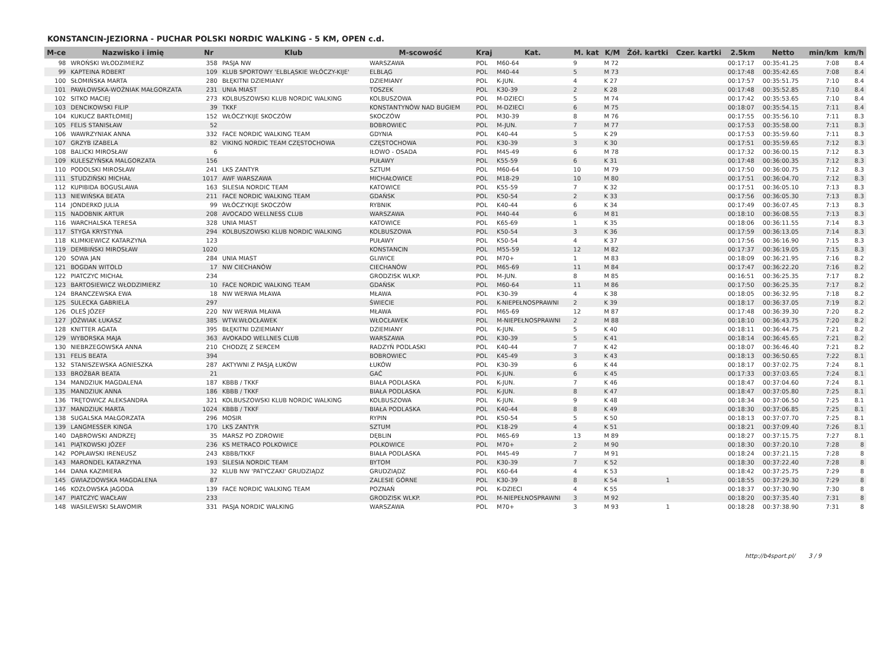KONSTANCIN-JEZIORNA - PUCHAR POLSKI NORDIC WALKING - 5 KM, OPEN c.d.
| M-ce | Nazwisko i imię | Nr | Klub | M-scowość | Kraj | Kat. | M. kat | K/M | Żół. kartki | Czer. kartki | 2.5km | Netto | min/km | km/h |
| --- | --- | --- | --- | --- | --- | --- | --- | --- | --- | --- | --- | --- | --- | --- |
| 98 | WROŃSKI WŁODZIMIERZ | 358 | PASJA NW | WARSZAWA | POL | M60-64 | 9 | M 72 | | | 00:17:17 | 00:35:41.25 | 7:08 | 8.4 |
| 99 | KAPTEINA ROBERT | 109 | KLUB SPORTOWY 'ELBLĄSKIE WŁÓCZY-KIJE' | ELBLĄG | POL | M40-44 | 5 | M 73 | | | 00:17:48 | 00:35:42.65 | 7:08 | 8.4 |
| 100 | SŁOMIŃSKA MARTA | 280 | BŁĘKITNI DZIEMIANY | DZIEMIANY | POL | K-JUN. | 4 | K 27 | | | 00:17:57 | 00:35:51.75 | 7:10 | 8.4 |
| 101 | PAWŁOWSKA-WOŹNIAK MAŁGORZATA | 231 | UNIA MIAST | TOSZEK | POL | K30-39 | 2 | K 28 | | | 00:17:48 | 00:35:52.85 | 7:10 | 8.4 |
| 102 | SITKO MACIEJ | 273 | KOLBUSZOWSKI KLUB NORDIC WALKING | KOLBUSZOWA | POL | M-DZIECI | 5 | M 74 | | | 00:17:42 | 00:35:53.65 | 7:10 | 8.4 |
| 103 | DENCIKOWSKI FILIP | 39 | TKKF | KONSTANTYNÓW NAD BUGIEM | POL | M-DZIECI | 6 | M 75 | | | 00:18:07 | 00:35:54.15 | 7:11 | 8.4 |
| 104 | KUKUCZ BARTŁOMIEJ | 152 | WŁÓCZYKIJE SKOCZÓW | SKOCZÓW | POL | M30-39 | 8 | M 76 | | | 00:17:55 | 00:35:56.10 | 7:11 | 8.3 |
| 105 | FELIS STANISŁAW | 52 | | BOBROWIEC | POL | M-JUN. | 7 | M 77 | | | 00:17:53 | 00:35:58.00 | 7:11 | 8.3 |
| 106 | WAWRZYNIAK ANNA | 332 | FACE NORDIC WALKING TEAM | GDYNIA | POL | K40-44 | 5 | K 29 | | | 00:17:53 | 00:35:59.60 | 7:11 | 8.3 |
| 107 | GRZYB IZABELA | 82 | VIKING NORDIC TEAM CZĘSTOCHOWA | CZĘSTOCHOWA | POL | K30-39 | 3 | K 30 | | | 00:17:51 | 00:35:59.65 | 7:12 | 8.3 |
| 108 | BALICKI MIROSŁAW | 6 | | IŁOWO - OSADA | POL | M45-49 | 6 | M 78 | | | 00:17:32 | 00:36:00.15 | 7:12 | 8.3 |
| 109 | KULESZYŃSKA MALGORZATA | 156 | | PUŁAWY | POL | K55-59 | 6 | K 31 | | | 00:17:48 | 00:36:00.35 | 7:12 | 8.3 |
| 110 | PODOLSKI MIROSŁAW | 241 | LKS ZANTYR | SZTUM | POL | M60-64 | 10 | M 79 | | | 00:17:50 | 00:36:00.75 | 7:12 | 8.3 |
| 111 | STUDZIŃSKI MICHAŁ | 1017 | AWF WARSZAWA | MICHAŁOWICE | POL | M18-29 | 10 | M 80 | | | 00:17:51 | 00:36:04.70 | 7:12 | 8.3 |
| 112 | KUPIBIDA BOGUSLAWA | 163 | SILESIA NORDIC TEAM | KATOWICE | POL | K55-59 | 7 | K 32 | | | 00:17:51 | 00:36:05.10 | 7:13 | 8.3 |
| 113 | NIEWIŃSKA BEATA | 211 | FACE NORDIC WALKING TEAM | GDAŃSK | POL | K50-54 | 2 | K 33 | | | 00:17:56 | 00:36:05.30 | 7:13 | 8.3 |
| 114 | JONDERKO JULIA | 99 | WŁÓCZYKIJE SKOCZÓW | RYBNIK | POL | K40-44 | 6 | K 34 | | | 00:17:49 | 00:36:07.45 | 7:13 | 8.3 |
| 115 | NADOBNIK ARTUR | 208 | AVOCADO WELLNESS CLUB | WARSZAWA | POL | M40-44 | 6 | M 81 | | | 00:18:10 | 00:36:08.55 | 7:13 | 8.3 |
| 116 | WARCHALSKA TERESA | 328 | UNIA MIAST | KATOWICE | POL | K65-69 | 1 | K 35 | | | 00:18:06 | 00:36:11.55 | 7:14 | 8.3 |
| 117 | STYGA KRYSTYNA | 294 | KOLBUSZOWSKI KLUB NORDIC WALKING | KOLBUSZOWA | POL | K50-54 | 3 | K 36 | | | 00:17:59 | 00:36:13.05 | 7:14 | 8.3 |
| 118 | KLIMKIEWICZ KATARZYNA | 123 | | PUŁAWY | POL | K50-54 | 4 | K 37 | | | 00:17:56 | 00:36:16.90 | 7:15 | 8.3 |
| 119 | DEMBIŃSKI MIROSŁAW | 1020 | | KONSTANCIN | POL | M55-59 | 12 | M 82 | | | 00:17:37 | 00:36:19.05 | 7:15 | 8.3 |
| 120 | SOWA JAN | 284 | UNIA MIAST | GLIWICE | POL | M70+ | 1 | M 83 | | | 00:18:09 | 00:36:21.95 | 7:16 | 8.2 |
| 121 | BOGDAN WITOLD | 17 | NW CIECHANÓW | CIECHANÓW | POL | M65-69 | 11 | M 84 | | | 00:17:47 | 00:36:22.20 | 7:16 | 8.2 |
| 122 | PIATCZYC MICHAŁ | 234 | | GRODZISK WLKP. | POL | M-JUN. | 8 | M 85 | | | 00:16:51 | 00:36:25.35 | 7:17 | 8.2 |
| 123 | BARTOSIEWICZ WŁODZIMIERZ | 10 | FACE NORDIC WALKING TEAM | GDAŃSK | POL | M60-64 | 11 | M 86 | | | 00:17:50 | 00:36:25.35 | 7:17 | 8.2 |
| 124 | BRANCZEWSKA EWA | 18 | NW WERWA MŁAWA | MŁAWA | POL | K30-39 | 4 | K 38 | | | 00:18:05 | 00:36:32.95 | 7:18 | 8.2 |
| 125 | SULECKA GABRIELA | 297 | | ŚWIECIE | POL | K-NIEPEŁNOSPRAWNI | 2 | K 39 | | | 00:18:17 | 00:36:37.05 | 7:19 | 8.2 |
| 126 | OLEŚ JÓZEF | 220 | NW WERWA MŁAWA | MŁAWA | POL | M65-69 | 12 | M 87 | | | 00:17:48 | 00:36:39.30 | 7:20 | 8.2 |
| 127 | JÓŹWIAK ŁUKASZ | 385 | WTW.WŁOCŁAWEK | WŁOCŁAWEK | POL | M-NIEPEŁNOSPRAWNI | 2 | M 88 | | | 00:18:10 | 00:36:43.75 | 7:20 | 8.2 |
| 128 | KNITTER AGATA | 395 | BŁĘKITNI DZIEMIANY | DZIEMIANY | POL | K-JUN. | 5 | K 40 | | | 00:18:11 | 00:36:44.75 | 7:21 | 8.2 |
| 129 | WYBORSKA MAJA | 363 | AVOKADO WELLNES CLUB | WARSZAWA | POL | K30-39 | 5 | K 41 | | | 00:18:14 | 00:36:45.65 | 7:21 | 8.2 |
| 130 | NIEBRZEGOWSKA ANNA | 210 | CHODZĘ Z SERCEM | RADZYŃ PODLASKI | POL | K40-44 | 7 | K 42 | | | 00:18:07 | 00:36:46.40 | 7:21 | 8.2 |
| 131 | FELIS BEATA | 394 | | BOBROWIEC | POL | K45-49 | 3 | K 43 | | | 00:18:13 | 00:36:50.65 | 7:22 | 8.1 |
| 132 | STANISZEWSKA AGNIESZKA | 287 | AKTYWNI Z PASJĄ ŁUKÓW | ŁUKÓW | POL | K30-39 | 6 | K 44 | | | 00:18:17 | 00:37:02.75 | 7:24 | 8.1 |
| 133 | BROŻBAR BEATA | 21 | | GAĆ | POL | K-JUN. | 6 | K 45 | | | 00:17:33 | 00:37:03.65 | 7:24 | 8.1 |
| 134 | MANDZIUK MAGDALENA | 187 | KBBB / TKKF | BIAŁA PODLASKA | POL | K-JUN. | 7 | K 46 | | | 00:18:47 | 00:37:04.60 | 7:24 | 8.1 |
| 135 | MANDZIUK ANNA | 186 | KBBB / TKKF | BIAŁA PODLASKA | POL | K-JUN. | 8 | K 47 | | | 00:18:47 | 00:37:05.80 | 7:25 | 8.1 |
| 136 | TRĘTOWICZ ALEKSANDRA | 321 | KOLBUSZOWSKI KLUB NORDIC WALKING | KOLBUSZOWA | POL | K-JUN. | 9 | K 48 | | | 00:18:34 | 00:37:06.50 | 7:25 | 8.1 |
| 137 | MANDZIUK MARTA | 1024 | KBBB / TKKF | BIAŁA PODLASKA | POL | K40-44 | 8 | K 49 | | | 00:18:30 | 00:37:06.85 | 7:25 | 8.1 |
| 138 | SUGALSKA MAŁGORZATA | 296 | MOSIR | RYPIN | POL | K50-54 | 5 | K 50 | | | 00:18:13 | 00:37:07.70 | 7:25 | 8.1 |
| 139 | LANGMESSER KINGA | 170 | LKS ZANTYR | SZTUM | POL | K18-29 | 4 | K 51 | | | 00:18:21 | 00:37:09.40 | 7:26 | 8.1 |
| 140 | DĄBROWSKI ANDRZEJ | 35 | MARSZ PO ZDROWIE | DĘBLIN | POL | M65-69 | 13 | M 89 | | | 00:18:27 | 00:37:15.75 | 7:27 | 8.1 |
| 141 | PIĄTKOWSKI JÓZEF | 236 | KS METRACO POLKOWICE | POLKOWICE | POL | M70+ | 2 | M 90 | | | 00:18:30 | 00:37:20.10 | 7:28 | 8 |
| 142 | POPŁAWSKI IRENEUSZ | 243 | KBBB/TKKF | BIAŁA PODLASKA | POL | M45-49 | 7 | M 91 | | | 00:18:24 | 00:37:21.15 | 7:28 | 8 |
| 143 | MARONDEL KATARZYNA | 193 | SILESIA NORDIC TEAM | BYTOM | POL | K30-39 | 7 | K 52 | | | 00:18:30 | 00:37:22.40 | 7:28 | 8 |
| 144 | DANA KAZIMIERA | 32 | KLUB NW 'PATYCZAKI' GRUDZIĄDZ | GRUDZIĄDZ | POL | K60-64 | 4 | K 53 | | | 00:18:42 | 00:37:25.75 | 7:29 | 8 |
| 145 | GWIAZDOWSKA MAGDALENA | 87 | | ZALESIE GÓRNE | POL | K30-39 | 8 | K 54 | 1 | | 00:18:55 | 00:37:29.30 | 7:29 | 8 |
| 146 | KOZŁOWSKA JAGODA | 139 | FACE NORDIC WALKING TEAM | POZNAŃ | POL | K-DZIECI | 4 | K 55 | | | 00:18:37 | 00:37:30.90 | 7:30 | 8 |
| 147 | PIATCZYC WACŁAW | 233 | | GRODZISK WLKP. | POL | M-NIEPEŁNOSPRAWNI | 3 | M 92 | | | 00:18:20 | 00:37:35.40 | 7:31 | 8 |
| 148 | WASILEWSKI SŁAWOMIR | 331 | PASJA NORDIC WALKING | WARSZAWA | POL | M70+ | 3 | M 93 | 1 | | 00:18:28 | 00:37:38.90 | 7:31 | 8 |
http://b4sport.pl/ 3 / 9